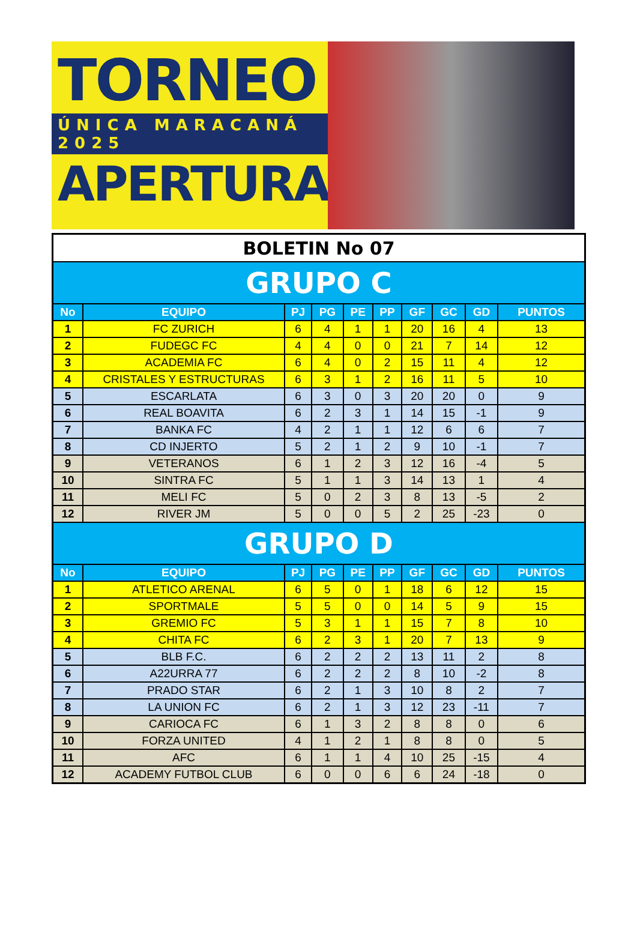TORNEO
ÚNICA MARACANÁ 2025
APERTURA
| BOLETIN No 07 | | | | | | | | | |
| GRUPO C | | | | | | | | | |
| No | EQUIPO | PJ | PG | PE | PP | GF | GC | GD | PUNTOS |
| 1 | FC ZURICH | 6 | 4 | 1 | 1 | 20 | 16 | 4 | 13 |
| 2 | FUDEGC FC | 4 | 4 | 0 | 0 | 21 | 7 | 14 | 12 |
| 3 | ACADEMIA FC | 6 | 4 | 0 | 2 | 15 | 11 | 4 | 12 |
| 4 | CRISTALES Y ESTRUCTURAS | 6 | 3 | 1 | 2 | 16 | 11 | 5 | 10 |
| 5 | ESCARLATA | 6 | 3 | 0 | 3 | 20 | 20 | 0 | 9 |
| 6 | REAL BOAVITA | 6 | 2 | 3 | 1 | 14 | 15 | -1 | 9 |
| 7 | BANKA FC | 4 | 2 | 1 | 1 | 12 | 6 | 6 | 7 |
| 8 | CD INJERTO | 5 | 2 | 1 | 2 | 9 | 10 | -1 | 7 |
| 9 | VETERANOS | 6 | 1 | 2 | 3 | 12 | 16 | -4 | 5 |
| 10 | SINTRA FC | 5 | 1 | 1 | 3 | 14 | 13 | 1 | 4 |
| 11 | MELI FC | 5 | 0 | 2 | 3 | 8 | 13 | -5 | 2 |
| 12 | RIVER JM | 5 | 0 | 0 | 5 | 2 | 25 | -23 | 0 |
| GRUPO D | | | | | | | | | |
| No | EQUIPO | PJ | PG | PE | PP | GF | GC | GD | PUNTOS |
| 1 | ATLETICO ARENAL | 6 | 5 | 0 | 1 | 18 | 6 | 12 | 15 |
| 2 | SPORTMALE | 5 | 5 | 0 | 0 | 14 | 5 | 9 | 15 |
| 3 | GREMIO FC | 5 | 3 | 1 | 1 | 15 | 7 | 8 | 10 |
| 4 | CHITA FC | 6 | 2 | 3 | 1 | 20 | 7 | 13 | 9 |
| 5 | BLB F.C. | 6 | 2 | 2 | 2 | 13 | 11 | 2 | 8 |
| 6 | A22URRA 77 | 6 | 2 | 2 | 2 | 8 | 10 | -2 | 8 |
| 7 | PRADO STAR | 6 | 2 | 1 | 3 | 10 | 8 | 2 | 7 |
| 8 | LA UNION FC | 6 | 2 | 1 | 3 | 12 | 23 | -11 | 7 |
| 9 | CARIOCA FC | 6 | 1 | 3 | 2 | 8 | 8 | 0 | 6 |
| 10 | FORZA UNITED | 4 | 1 | 2 | 1 | 8 | 8 | 0 | 5 |
| 11 | AFC | 6 | 1 | 1 | 4 | 10 | 25 | -15 | 4 |
| 12 | ACADEMY FUTBOL CLUB | 6 | 0 | 0 | 6 | 6 | 24 | -18 | 0 |